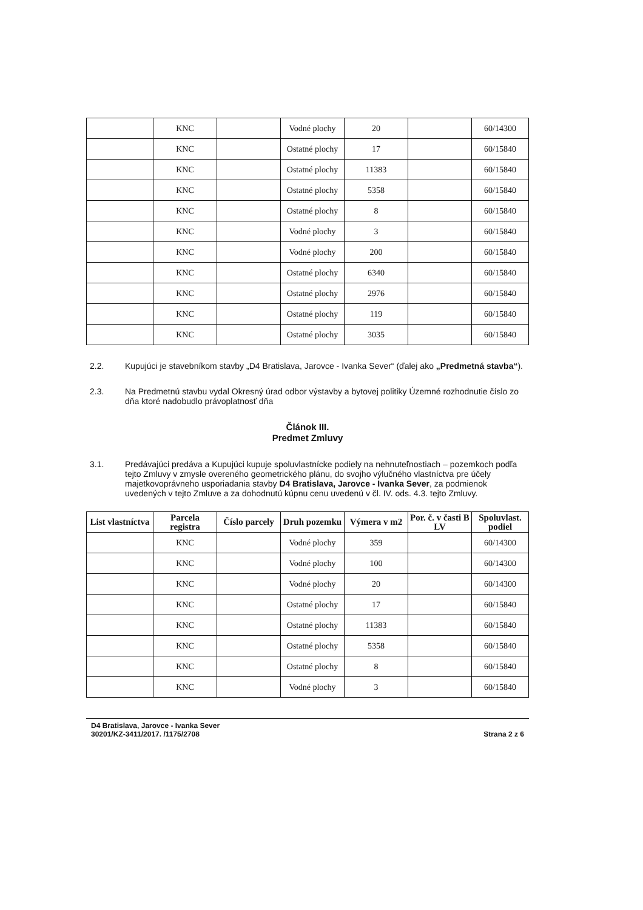| | KNC | | Vodné plochy | 20 | | 60/14300 |
| | KNC | | Ostatné plochy | 17 | | 60/15840 |
| | KNC | | Ostatné plochy | 11383 | | 60/15840 |
| | KNC | | Ostatné plochy | 5358 | | 60/15840 |
| | KNC | | Ostatné plochy | 8 | | 60/15840 |
| | KNC | | Vodné plochy | 3 | | 60/15840 |
| | KNC | | Vodné plochy | 200 | | 60/15840 |
| | KNC | | Ostatné plochy | 6340 | | 60/15840 |
| | KNC | | Ostatné plochy | 2976 | | 60/15840 |
| | KNC | | Ostatné plochy | 119 | | 60/15840 |
| | KNC | | Ostatné plochy | 3035 | | 60/15840 |
2.2. Kupujúci je stavebníkom stavby „D4 Bratislava, Jarovce - Ivanka Sever“ (ďalej ako „Predmetná stavba“).
2.3. Na Predmetnú stavbu vydal Okresný úrad odbor výstavby a bytovej politiky Územné rozhodnutie číslo zo dňa ktoré nadobudlo právoplatnosť dňa
Článok III.
Predmet Zmluvy
3.1. Predávajúci predáva a Kupujúci kupuje spoluvlastnícke podiely na nehnuteľnostiach – pozemkoch podľa tejto Zmluvy v zmysle overeného geometrického plánu, do svojho výlučného vlastníctva pre účely majetkovoprávneho usporiadania stavby D4 Bratislava, Jarovce - Ivanka Sever, za podmienok uvedených v tejto Zmluve a za dohodnutú kúpnu cenu uvedenú v čl. IV. ods. 4.3. tejto Zmluvy.
| List vlastníctva | Parcela registra | Číslo parcely | Druh pozemku | Výmera v m2 | Por. č. v časti B LV | Spoluvlast. podiel |
| --- | --- | --- | --- | --- | --- | --- |
| | KNC | | Vodné plochy | 359 | | 60/14300 |
| | KNC | | Vodné plochy | 100 | | 60/14300 |
| | KNC | | Vodné plochy | 20 | | 60/14300 |
| | KNC | | Ostatné plochy | 17 | | 60/15840 |
| | KNC | | Ostatné plochy | 11383 | | 60/15840 |
| | KNC | | Ostatné plochy | 5358 | | 60/15840 |
| | KNC | | Ostatné plochy | 8 | | 60/15840 |
| | KNC | | Vodné plochy | 3 | | 60/15840 |
D4 Bratislava, Jarovce - Ivanka Sever
30201/KZ-3411/2017. /1175/2708 Strana 2 z 6